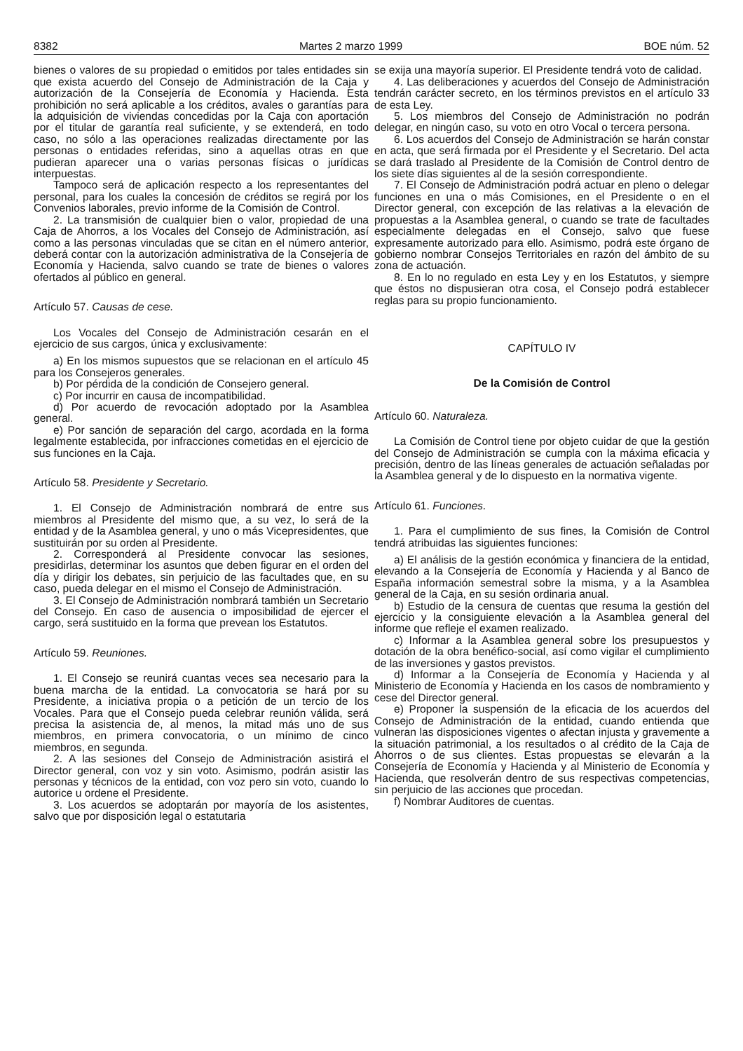8382 Martes 2 marzo 1999 BOE núm. 52
bienes o valores de su propiedad o emitidos por tales entidades sin que exista acuerdo del Consejo de Administración de la Caja y autorización de la Consejería de Economía y Hacienda. Esta prohibición no será aplicable a los créditos, avales o garantías para la adquisición de viviendas concedidas por la Caja con aportación por el titular de garantía real suficiente, y se extenderá, en todo caso, no sólo a las operaciones realizadas directamente por las personas o entidades referidas, sino a aquellas otras en que pudieran aparecer una o varias personas físicas o jurídicas interpuestas.
Tampoco será de aplicación respecto a los representantes del personal, para los cuales la concesión de créditos se regirá por los Convenios laborales, previo informe de la Comisión de Control.
2. La transmisión de cualquier bien o valor, propiedad de una Caja de Ahorros, a los Vocales del Consejo de Administración, así como a las personas vinculadas que se citan en el número anterior, deberá contar con la autorización administrativa de la Consejería de Economía y Hacienda, salvo cuando se trate de bienes o valores ofertados al público en general.
Artículo 57. Causas de cese.
Los Vocales del Consejo de Administración cesarán en el ejercicio de sus cargos, única y exclusivamente:
a) En los mismos supuestos que se relacionan en el artículo 45 para los Consejeros generales.
b) Por pérdida de la condición de Consejero general.
c) Por incurrir en causa de incompatibilidad.
d) Por acuerdo de revocación adoptado por la Asamblea general.
e) Por sanción de separación del cargo, acordada en la forma legalmente establecida, por infracciones cometidas en el ejercicio de sus funciones en la Caja.
Artículo 58. Presidente y Secretario.
1. El Consejo de Administración nombrará de entre sus miembros al Presidente del mismo que, a su vez, lo será de la entidad y de la Asamblea general, y uno o más Vicepresidentes, que sustituirán por su orden al Presidente.
2. Corresponderá al Presidente convocar las sesiones, presidirlas, determinar los asuntos que deben figurar en el orden del día y dirigir los debates, sin perjuicio de las facultades que, en su caso, pueda delegar en el mismo el Consejo de Administración.
3. El Consejo de Administración nombrará también un Secretario del Consejo. En caso de ausencia o imposibilidad de ejercer el cargo, será sustituido en la forma que prevean los Estatutos.
Artículo 59. Reuniones.
1. El Consejo se reunirá cuantas veces sea necesario para la buena marcha de la entidad. La convocatoria se hará por su Presidente, a iniciativa propia o a petición de un tercio de los Vocales. Para que el Consejo pueda celebrar reunión válida, será precisa la asistencia de, al menos, la mitad más uno de sus miembros, en primera convocatoria, o un mínimo de cinco miembros, en segunda.
2. A las sesiones del Consejo de Administración asistirá el Director general, con voz y sin voto. Asimismo, podrán asistir las personas y técnicos de la entidad, con voz pero sin voto, cuando lo autorice u ordene el Presidente.
3. Los acuerdos se adoptarán por mayoría de los asistentes, salvo que por disposición legal o estatutaria
se exija una mayoría superior. El Presidente tendrá voto de calidad.
4. Las deliberaciones y acuerdos del Consejo de Administración tendrán carácter secreto, en los términos previstos en el artículo 33 de esta Ley.
5. Los miembros del Consejo de Administración no podrán delegar, en ningún caso, su voto en otro Vocal o tercera persona.
6. Los acuerdos del Consejo de Administración se harán constar en acta, que será firmada por el Presidente y el Secretario. Del acta se dará traslado al Presidente de la Comisión de Control dentro de los siete días siguientes al de la sesión correspondiente.
7. El Consejo de Administración podrá actuar en pleno o delegar funciones en una o más Comisiones, en el Presidente o en el Director general, con excepción de las relativas a la elevación de propuestas a la Asamblea general, o cuando se trate de facultades especialmente delegadas en el Consejo, salvo que fuese expresamente autorizado para ello. Asimismo, podrá este órgano de gobierno nombrar Consejos Territoriales en razón del ámbito de su zona de actuación.
8. En lo no regulado en esta Ley y en los Estatutos, y siempre que éstos no dispusieran otra cosa, el Consejo podrá establecer reglas para su propio funcionamiento.
CAPÍTULO IV
De la Comisión de Control
Artículo 60. Naturaleza.
La Comisión de Control tiene por objeto cuidar de que la gestión del Consejo de Administración se cumpla con la máxima eficacia y precisión, dentro de las líneas generales de actuación señaladas por la Asamblea general y de lo dispuesto en la normativa vigente.
Artículo 61. Funciones.
1. Para el cumplimiento de sus fines, la Comisión de Control tendrá atribuidas las siguientes funciones:
a) El análisis de la gestión económica y financiera de la entidad, elevando a la Consejería de Economía y Hacienda y al Banco de España información semestral sobre la misma, y a la Asamblea general de la Caja, en su sesión ordinaria anual.
b) Estudio de la censura de cuentas que resuma la gestión del ejercicio y la consiguiente elevación a la Asamblea general del informe que refleje el examen realizado.
c) Informar a la Asamblea general sobre los presupuestos y dotación de la obra benéfico-social, así como vigilar el cumplimiento de las inversiones y gastos previstos.
d) Informar a la Consejería de Economía y Hacienda y al Ministerio de Economía y Hacienda en los casos de nombramiento y cese del Director general.
e) Proponer la suspensión de la eficacia de los acuerdos del Consejo de Administración de la entidad, cuando entienda que vulneran las disposiciones vigentes o afectan injusta y gravemente a la situación patrimonial, a los resultados o al crédito de la Caja de Ahorros o de sus clientes. Estas propuestas se elevarán a la Consejería de Economía y Hacienda y al Ministerio de Economía y Hacienda, que resolverán dentro de sus respectivas competencias, sin perjuicio de las acciones que procedan.
f) Nombrar Auditores de cuentas.